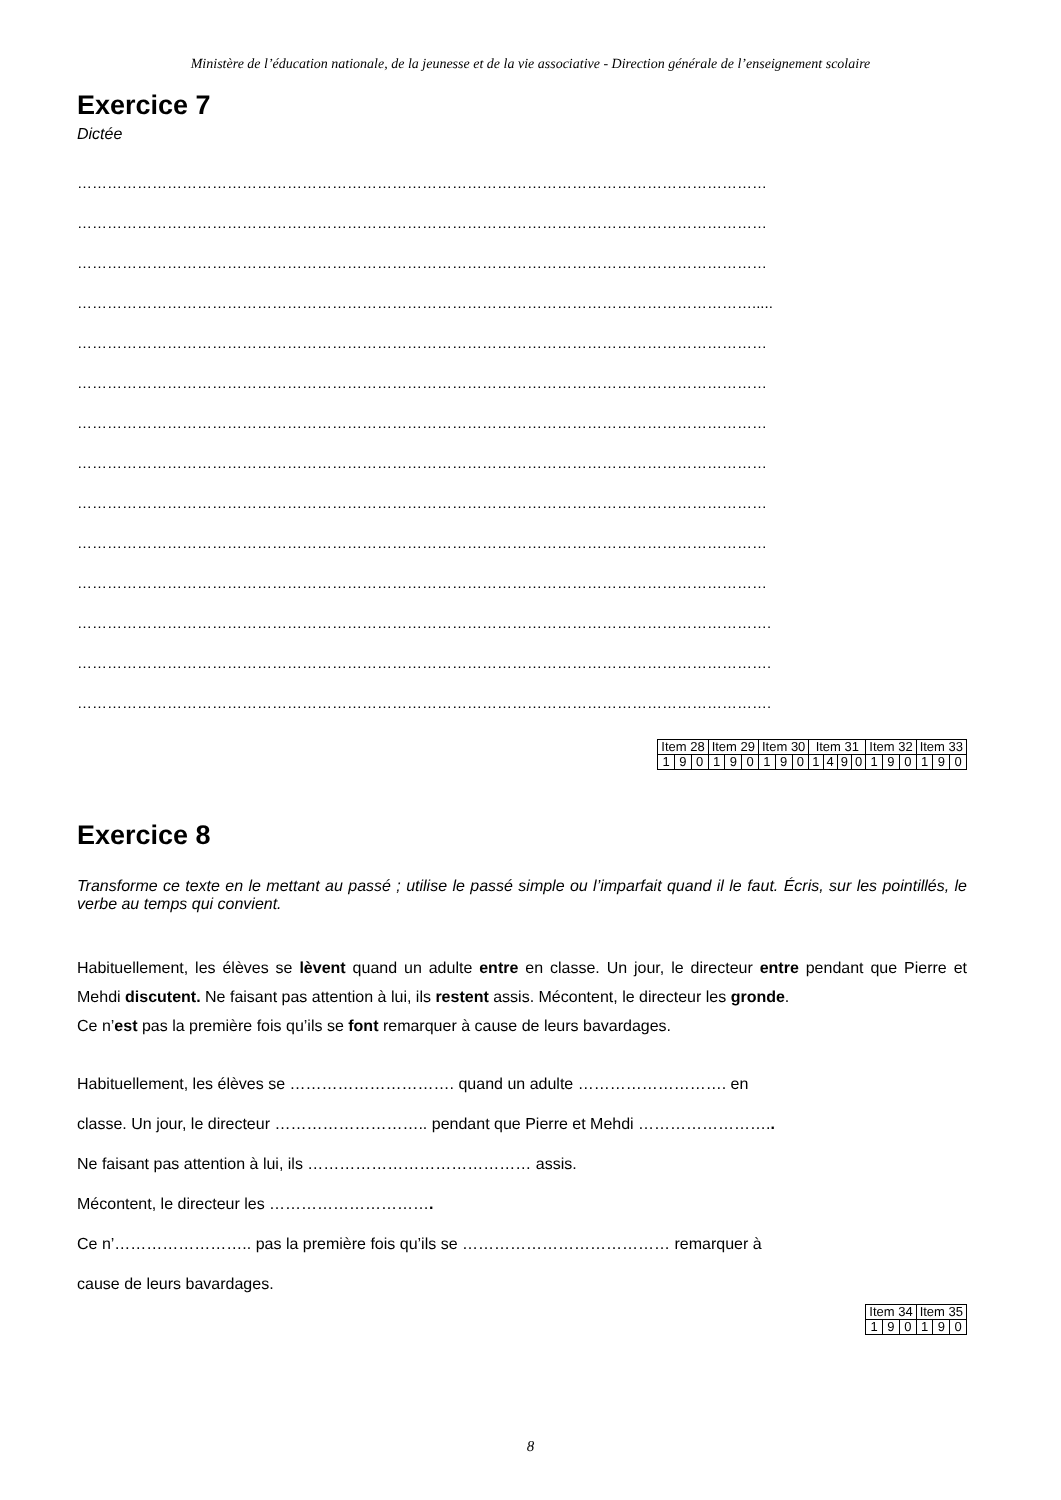Ministère de l’éducation nationale, de la jeunesse et de la vie associative - Direction générale de l’enseignement scolaire
Exercice 7
Dictée
…………………………………………………………………………………………………………………………
…………………………………………………………………………………………………………………………
…………………………………………………………………………………………………………………………
……………………………………………………………………………………………………………………….....
…………………………………………………………………………………………………………………………
…………………………………………………………………………………………………………………………
…………………………………………………………………………………………………………………………
…………………………………………………………………………………………………………………………
…………………………………………………………………………………………………………………………
…………………………………………………………………………………………………………………………
…………………………………………………………………………………………………………………………
………………………………………………………………………………………………………………………….
………………………………………………………………………………………………………………………….
………………………………………………………………………………………………………………………….
| Item 28 | | | Item 29 | | | Item 30 | | | Item 31 | | | | Item 32 | | | Item 33 | | |
| 1 | 9 | 0 | 1 | 9 | 0 | 1 | 9 | 0 | 1 | 4 | 9 | 0 | 1 | 9 | 0 | 1 | 9 | 0 |
Exercice 8
Transforme ce texte en le mettant au passé ; utilise le passé simple ou l’imparfait quand il le faut. Écris, sur les pointillés, le verbe au temps qui convient.
Habituellement, les élèves se lèvent quand un adulte entre en classe. Un jour, le directeur entre pendant que Pierre et Mehdi discutent. Ne faisant pas attention à lui, ils restent assis. Mécontent, le directeur les gronde.
Ce n’est pas la première fois qu’ils se font remarquer à cause de leurs bavardages.
Habituellement, les élèves se …………………………. quand un adulte ………………………. en
classe. Un jour, le directeur ……………………….. pendant que Pierre et Mehdi ……………………..
Ne faisant pas attention à lui, ils …………………………………… assis.
Mécontent, le directeur les ………………………….
Ce n’…………………….. pas la première fois qu’ils se ………………………………… remarquer à
cause de leurs bavardages.
| Item 34 | | | Item 35 | | |
| 1 | 9 | 0 | 1 | 9 | 0 |
8